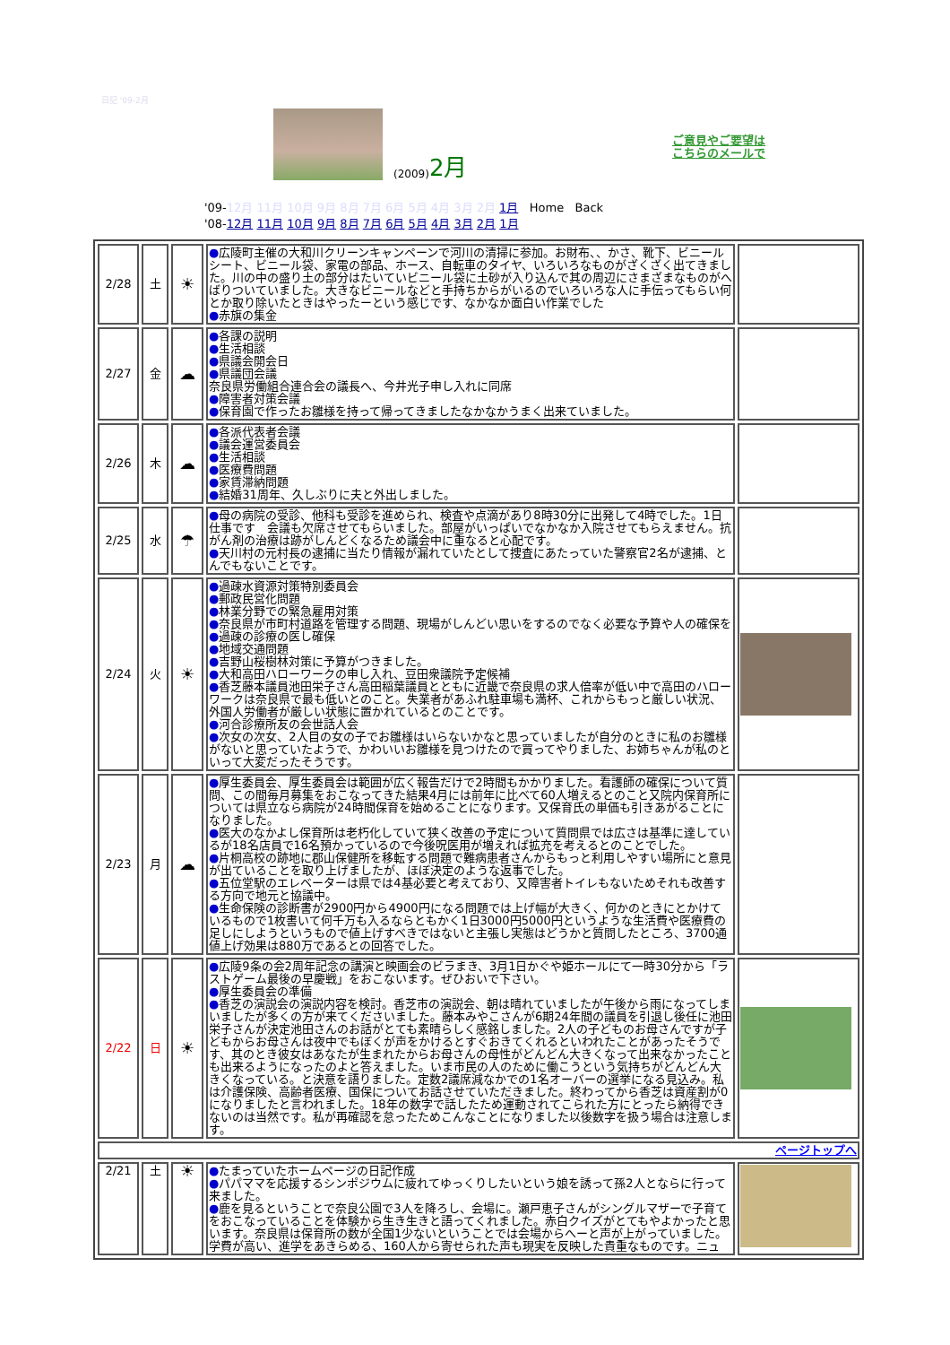日記 '09-2月
(2009) 2月
ご意見やご要望は
こちらのメールで
'09-12月 11月 10月 9月 8月 7月 6月 5月 4月 3月 2月 1月 Home Back
'08-12月 11月 10月 9月 8月 7月 6月 5月 4月 3月 2月 1月
| 2/28 | 土 | ☀ | ● 広陵町主催の大和川クリーンキャンペーンで河川の清掃に参加。お財布、、かさ、靴下、ビニールシート、ビニール袋、家電の部品、ホース、自転車のタイヤ、いろいろなものがざくざく出てきました。川の中の盛り土の部分はたいていビニール袋に土砂が入り込んで其の周辺にさまざまなものがへばりついていました。大きなビニールなどと手持ちからがいるのでいろいろな人に手伝ってもらい何とか取り除いたときはやったーという感じです、なかなか面白い作業でした ● 赤旗の集金 | |
| 2/27 | 金 | ☁ | ● 各課の説明 ● 生活相談 ● 県議会開会日 ● 県議団会議 奈良県労働組合連合会の議長へ、今井光子申し入れに同席 ● 障害者対策会議 ● 保育園で作ったお雛様を持って帰ってきましたなかなかうまく出来ていました。 | |
| 2/26 | 木 | ☁ | ● 各派代表者会議 ● 議会運営委員会 ● 生活相談 ● 医療費問題 ● 家賃滞納問題 ● 結婚31周年、久しぶりに夫と外出しました。 | |
| 2/25 | 水 | ☂ | ● 母の病院の受診、他科も受診を進められ、検査や点滴があり8時30分に出発して4時でした。1日仕事です 会議も欠席させてもらいました。部屋がいっぱいでなかなか入院させてもらえません。抗がん剤の治療は跡がしんどくなるため議会中に重なると心配です。 ● 天川村の元村長の逮捕に当たり情報が漏れていたとして捜査にあたっていた警察官2名が逮捕、とんでもないことです。 | |
| 2/24 | 火 | ☀ | ● 過疎水資源対策特別委員会 ● 郵政民営化問題 ● 林業分野での緊急雇用対策 ● 奈良県が市町村道路を管理する問題、現場がしんどい思いをするのでなく必要な予算や人の確保を ● 過疎の診療の医し確保 ● 地域交通問題 ● 吉野山桜樹林対策に予算がつきました。 ● 大和高田ハローワークの申し入れ、豆田衆議院予定候補 ● 香芝藤本議員池田栄子さん高田稲葉議員とともに近畿で奈良県の求人倍率が低い中で高田のハローワークは奈良県で最も低いとのこと。失業者があふれ駐車場も満杯、これからもっと厳しい状況、外国人労働者が厳しい状態に置かれているとのことです。 ● 河合診療所友の会世話人会 ● 次女の次女、2人目の女の子でお雛様はいらないかなと思っていましたが自分のときに私のお雛様がないと思っていたようで、かわいいお雛様を見つけたので買ってやりました、お姉ちゃんが私のといって大変だったそうです。 | |
| 2/23 | 月 | ☁ | ● 厚生委員会、厚生委員会は範囲が広く報告だけで2時間もかかりました。看護師の確保について質問、この間毎月募集をおこなってきた結果4月には前年に比べて60人増えるとのこと又院内保育所については県立なら病院が24時間保育を始めることになります。又保育氏の単価も引きあがることになりました。 ● 医大のなかよし保育所は老朽化していて狭く改善の予定について質問県では広さは基準に達しているが18名店員で16名預かっているので今後呪医用が増えれば拡充を考えるとのことでした。 ● 片桐高校の跡地に郡山保健所を移転する問題で難病患者さんからもっと利用しやすい場所にと意見が出ていることを取り上げましたが、ほぼ決定のような返事でした。 ● 五位堂駅のエレベーターは県では4基必要と考えており、又障害者トイレもないためそれも改善する方向で地元と協議中。 ● 生命保険の診断書が2900円から4900円になる問題では上げ幅が大きく、何かのときにとかけているもので1枚書いて何千万も入るならともかく1日3000円5000円というような生活費や医療費の足しにしようというもので値上げすべきではないと主張し実態はどうかと質問したところ、3700通値上げ効果は880万であるとの回答でした。 | |
| 2/22 | 日 | ☀ | ● 広陵9条の会2周年記念の講演と映画会のビラまき、3月1日かぐや姫ホールにて一時30分から「ラストゲーム最後の早慶戦」をおこないます。ぜひおいで下さい。 ● 厚生委員会の準備 ● 香芝の演説会の演説内容を検討。香芝市の演説会、朝は晴れていましたが午後から雨になってしまいましたが多くの方が来てくださいました。藤本みやこさんが6期24年間の議員を引退し後任に池田栄子さんが決定池田さんのお話がとても素晴らしく感銘しました。2人の子どものお母さんですが子どもからお母さんは夜中でもぼくが声をかけるとすぐおきてくれるといわれたことがあったそうです、其のとき彼女はあなたが生まれたからお母さんの母性がどんどん大きくなって出来なかったことも出来るようになったのよと答えました。いま市民の人のために働こうという気持ちがどんどん大きくなっている。と決意を語りました。定数2議席減なかでの1名オーバーの選挙になる見込み。私は介護保険、高齢者医療、国保についてお話させていただきました。終わってから香芝は資産割が0になりましたと言われました。18年の数字で話したため運動されてこられた方にとったら納得できないのは当然です。私が再確認を怠ったためこんなことになりました以後数字を扱う場合は注意します。 | |
| ページトップへ | | | | |
| 2/21 | 土 | ☀ | ● たまっていたホームページの日記作成 ● パパママを応援するシンポジウムに疲れてゆっくりしたいという娘を誘って孫2人とならに行って来ました。 ● 鹿を見るということで奈良公園で3人を降ろし、会場に。瀬戸恵子さんがシングルマザーで子育てをおこなっていることを体験から生き生きと語ってくれました。赤白クイズがとてもやよかったと思います。奈良県は保育所の数が全国1少ないということでは会場からへーと声が上がっていました。学費が高い、進学をあきらめる、160人から寄せられた声も現実を反映した貴重なものです。ニュ | |